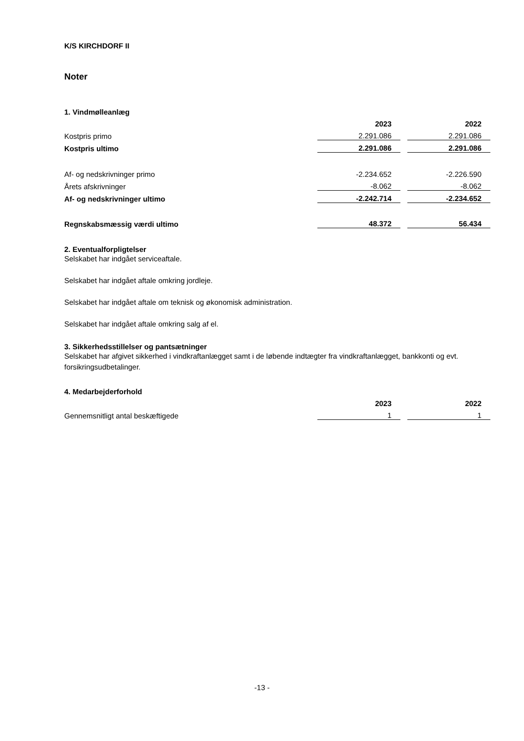K/S KIRCHDORF II
Noter
1. Vindmølleanlæg
| | 2023 | | 2022 |
| Kostpris primo | 2.291.086 | | 2.291.086 |
| Kostpris ultimo | 2.291.086 | | 2.291.086 |
| Af- og nedskrivninger primo | -2.234.652 | | -2.226.590 |
| Årets afskrivninger | -8.062 | | -8.062 |
| Af- og nedskrivninger ultimo | -2.242.714 | | -2.234.652 |
| Regnskabsmæssig værdi ultimo | 48.372 | | 56.434 |
2. Eventualforpligtelser
Selskabet har indgået serviceaftale.
Selskabet har indgået aftale omkring jordleje.
Selskabet har indgået aftale om teknisk og økonomisk administration.
Selskabet har indgået aftale omkring salg af el.
3. Sikkerhedsstillelser og pantsætninger
Selskabet har afgivet sikkerhed i vindkraftanlægget samt i de løbende indtægter fra vindkraftanlægget, bankkonti og evt. forsikringsudbetalinger.
4. Medarbejderforhold
| | 2023 | | 2022 |
| Gennemsnitligt antal beskæftigede | 1 | | 1 |
-13 -